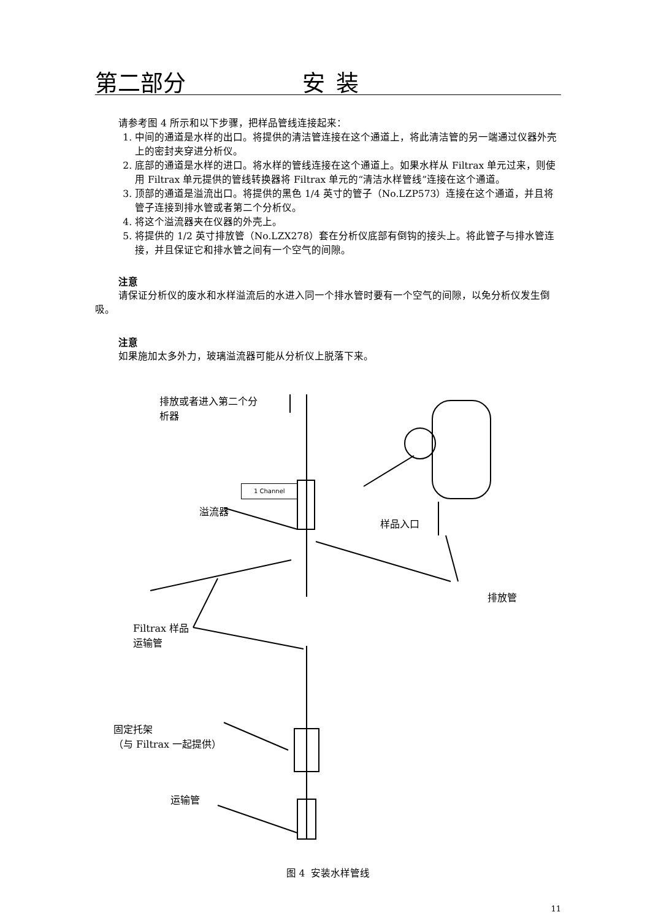第二部分 安装
请参考图 4 所示和以下步骤，把样品管线连接起来：
1. 中间的通道是水样的出口。将提供的清洁管连接在这个通道上，将此清洁管的另一端通过仪器外壳上的密封夹穿进分析仪。
2. 底部的通道是水样的进口。将水样的管线连接在这个通道上。如果水样从 Filtrax 单元过来，则使用 Filtrax 单元提供的管线转换器将 Filtrax 单元的“清洁水样管线”连接在这个通道。
3. 顶部的通道是溢流出口。将提供的黑色 1/4 英寸的管子（No.LZP573）连接在这个通道，并且将管子连接到排水管或者第二个分析仪。
4. 将这个溢流器夹在仪器的外壳上。
5. 将提供的 1/2 英寸排放管（No.LZX278）套在分析仪底部有倒钩的接头上。将此管子与排水管连接，并且保证它和排水管之间有一个空气的间隙。
注意
请保证分析仪的废水和水样溢流后的水进入同一个排水管时要有一个空气的间隙，以免分析仪发生倒吸。
注意
如果施加太多外力，玻璃溢流器可能从分析仪上脱落下来。
排放或者进入第二个分
析器
1 Channel
溢流器
样品入口
排放管
Filtrax 样品
运输管
固定托架
（与 Filtrax 一起提供）
运输管
图 4 安装水样管线
11